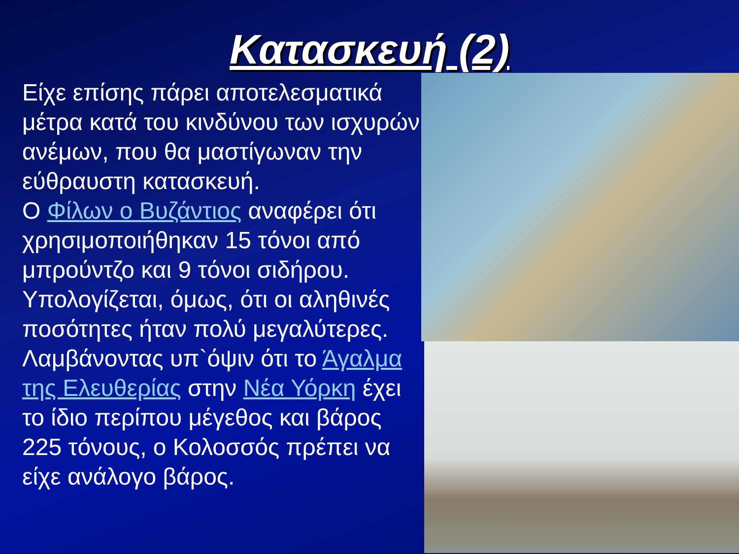Κατασκευή (2)
Είχε επίσης πάρει αποτελεσματικά μέτρα κατά του κινδύνου των ισχυρών ανέμων, που θα μαστίγωναν την εύθραυστη κατασκευή.
Ο Φίλων ο Βυζάντιος αναφέρει ότι χρησιμοποιήθηκαν 15 τόνοι από μπρούντζο και 9 τόνοι σιδήρου. Υπολογίζεται, όμως, ότι οι αληθινές ποσότητες ήταν πολύ μεγαλύτερες. Λαμβάνοντας υπ`όψιν ότι το Άγαλμα της Ελευθερίας στην Νέα Υόρκη έχει το ίδιο περίπου μέγεθος και βάρος 225 τόνους, ο Κολοσσός πρέπει να είχε ανάλογο βάρος.